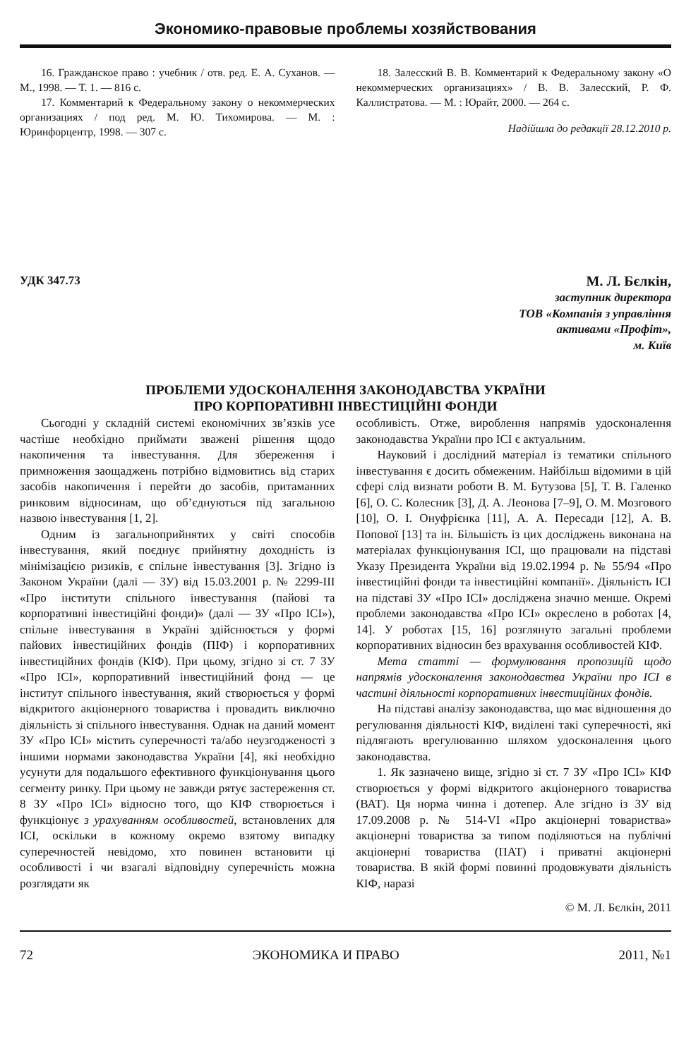Экономико-правовые проблемы хозяйствования
16. Гражданское право : учебник / отв. ред. Е. А. Суханов. — М., 1998. — Т. 1. — 816 с.
17. Комментарий к Федеральному закону о некоммерческих организациях / под ред. М. Ю. Тихомирова. — М. : Юринфорцентр, 1998. — 307 с.
18. Залесский В. В. Комментарий к Федеральному закону «О некоммерческих организациях» / В. В. Залесский, Р. Ф. Каллистратова. — М. : Юрайт, 2000. — 264 с.
Надійшла до редакції 28.12.2010 р.
УДК 347.73
М. Л. Бєлкін,
заступник директора
ТОВ «Компанія з управління
активами «Профіт»,
м. Київ
ПРОБЛЕМИ УДОСКОНАЛЕННЯ ЗАКОНОДАВСТВА УКРАЇНИ
ПРО КОРПОРАТИВНІ ІНВЕСТИЦІЙНІ ФОНДИ
Сьогодні у складній системі економічних зв’язків усе частіше необхідно приймати зважені рішення щодо накопичення та інвестування. Для збереження і примноження заощаджень потрібно відмовитись від старих засобів накопичення і перейти до засобів, притаманних ринковим відносинам, що об’єднуються під загальною назвою інвестування [1, 2].
Одним із загальноприйнятих у світі способів інвестування, який поєднує прийнятну доходність із мінімізацією ризиків, є спільне інвестування [3]. Згідно із Законом України (далі — ЗУ) від 15.03.2001 р. № 2299-III «Про інститути спільного інвестування (пайові та корпоративні інвестиційні фонди)» (далі — ЗУ «Про ІСІ»), спільне інвестування в Україні здійснюється у формі пайових інвестиційних фондів (ПІФ) і корпоративних інвестиційних фондів (КІФ). При цьому, згідно зі ст. 7 ЗУ «Про ІСІ», корпоративний інвестиційний фонд — це інститут спільного інвестування, який створюється у формі відкритого акціонерного товариства і провадить виключно діяльність зі спільного інвестування. Однак на даний момент ЗУ «Про ІСІ» містить суперечності та/або неузгодженості з іншими нормами законодавства України [4], які необхідно усунути для подальшого ефективного функціонування цього сегменту ринку. При цьому не завжди рятує застереження ст. 8 ЗУ «Про ІСІ» відносно того, що КІФ створюється і функціонує з урахуванням особливостей, встановлених для ІСІ, оскільки в кожному окремо взятому випадку суперечностей невідомо, хто повинен встановити ці особливості і чи взагалі відповідну суперечність можна розглядати як
особливість. Отже, вироблення напрямів удосконалення законодавства України про ІСІ є актуальним.
Науковий і дослідний матеріал із тематики спільного інвестування є досить обмеженим. Найбільш відомими в цій сфері слід визнати роботи В. М. Бутузова [5], Т. В. Галенко [6], О. С. Колесник [3], Д. А. Леонова [7–9], О. М. Мозгового [10], О. І. Онуфрієнка [11], А. А. Пересади [12], А. В. Попової [13] та ін. Більшість із цих досліджень виконана на матеріалах функціонування ІСІ, що працювали на підставі Указу Президента України від 19.02.1994 р. № 55/94 «Про інвестиційні фонди та інвестиційні компанії». Діяльність ІСІ на підставі ЗУ «Про ІСІ» досліджена значно менше. Окремі проблеми законодавства «Про ІСІ» окреслено в роботах [4, 14]. У роботах [15, 16] розглянуто загальні проблеми корпоративних відносин без врахування особливостей КІФ.
Мета статті — формулювання пропозицій щодо напрямів удосконалення законодавства України про ІСІ в частині діяльності корпоративних інвестиційних фондів.
На підставі аналізу законодавства, що має відношення до регулювання діяльності КІФ, виділені такі суперечності, які підлягають врегулюванню шляхом удосконалення цього законодавства.
1. Як зазначено вище, згідно зі ст. 7 ЗУ «Про ІСІ» КІФ створюється у формі відкритого акціонерного товариства (ВАТ). Ця норма чинна і дотепер. Але згідно із ЗУ від 17.09.2008 р. № 514-VI «Про акціонерні товариства» акціонерні товариства за типом поділяються на публічні акціонерні товариства (ПАТ) і приватні акціонерні товариства. В якій формі повинні продовжувати діяльність КІФ, наразі
© М. Л. Бєлкін, 2011
72 ЭКОНОМИКА И ПРАВО 2011, №1